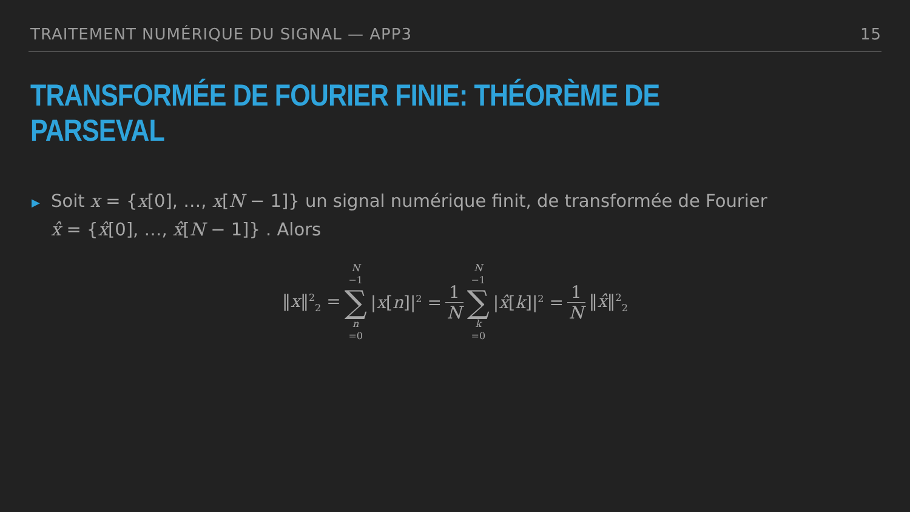TRAITEMENT NUMÉRIQUE DU SIGNAL — APP3 15
TRANSFORMÉE DE FOURIER FINIE: THÉORÈME DE PARSEVAL
▶
Soit x = {x[0], …, x[N − 1]} un signal numérique finit, de transformée de Fourier
x̂ = {x̂[0], …, x̂[N − 1]} . Alors
‖x‖<sup>2</sup><sub>2</sub> = N −1 ∑ n =0 |x[n]|<sup>2</sup> = 1 N N −1 ∑ k =0 |x̂[k]|<sup>2</sup> = 1 N ‖x̂‖<sup>2</sup><sub>2</sub>